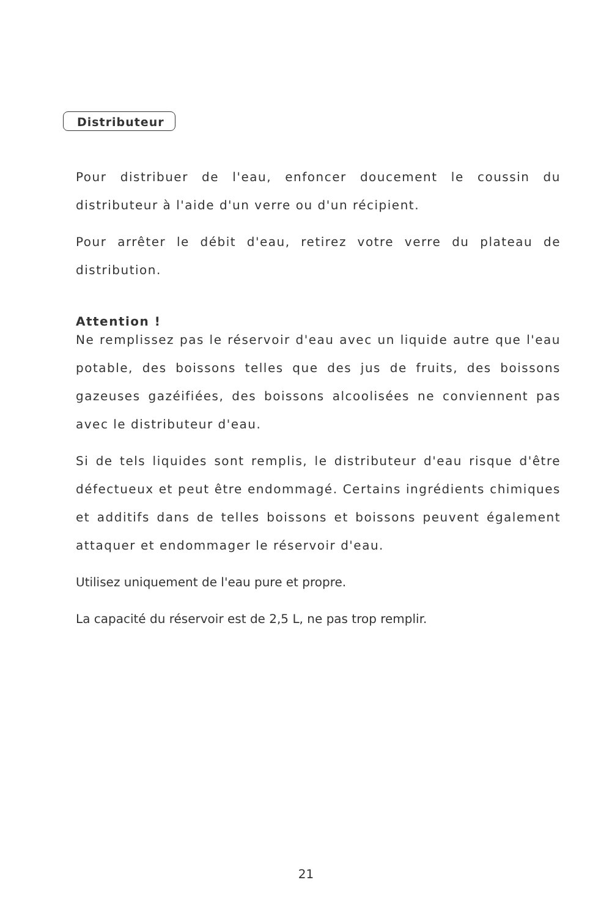Distributeur
Pour distribuer de l'eau, enfoncer doucement le coussin du distributeur à l'aide d'un verre ou d'un récipient.
Pour arrêter le débit d'eau, retirez votre verre du plateau de distribution.
Attention !
Ne remplissez pas le réservoir d'eau avec un liquide autre que l'eau potable, des boissons telles que des jus de fruits, des boissons gazeuses gazéifiées, des boissons alcoolisées ne conviennent pas avec le distributeur d'eau.
Si de tels liquides sont remplis, le distributeur d'eau risque d'être défectueux et peut être endommagé. Certains ingrédients chimiques et additifs dans de telles boissons et boissons peuvent également attaquer et endommager le réservoir d'eau.
Utilisez uniquement de l'eau pure et propre.
La capacité du réservoir est de 2,5 L, ne pas trop remplir.
21